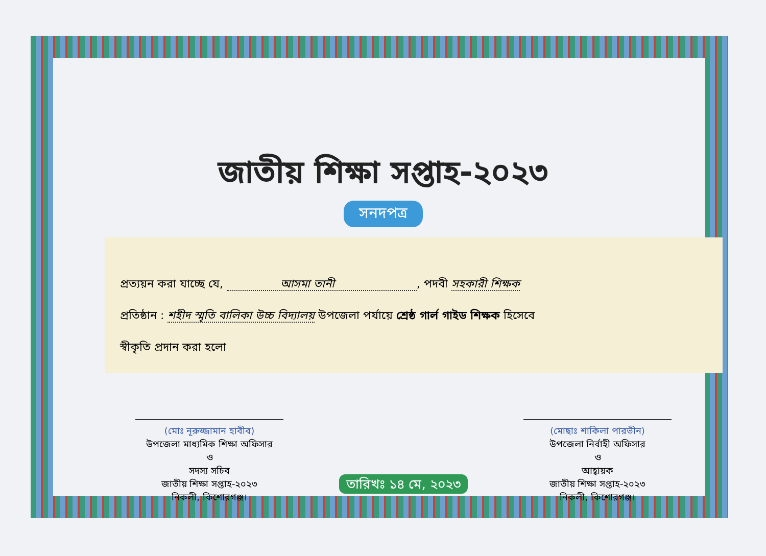জাতীয় শিক্ষা সপ্তাহ-২০২৩
সনদপত্র
প্রত্যয়ন করা যাচ্ছে যে, আসমা তানী , পদবী সহকারী শিক্ষক
প্রতিষ্ঠান : শহীদ স্মৃতি বালিকা উচ্চ বিদ্যালয় উপজেলা পর্যায়ে শ্রেষ্ঠ গার্ল গাইড শিক্ষক হিসেবে
স্বীকৃতি প্রদান করা হলো
(মোঃ নূরুজ্জামান হাবীব)
উপজেলা মাধ্যমিক শিক্ষা অফিসার
ও
সদস্য সচিব
জাতীয় শিক্ষা সপ্তাহ-২০২৩
নিকলী, কিশোরগঞ্জ।
তারিখঃ ১৪ মে, ২০২৩
(মোছাঃ শাকিলা পারভীন)
উপজেলা নির্বাহী অফিসার
ও
আহ্বায়ক
জাতীয় শিক্ষা সপ্তাহ-২০২৩
নিকলী, কিশোরগঞ্জ।